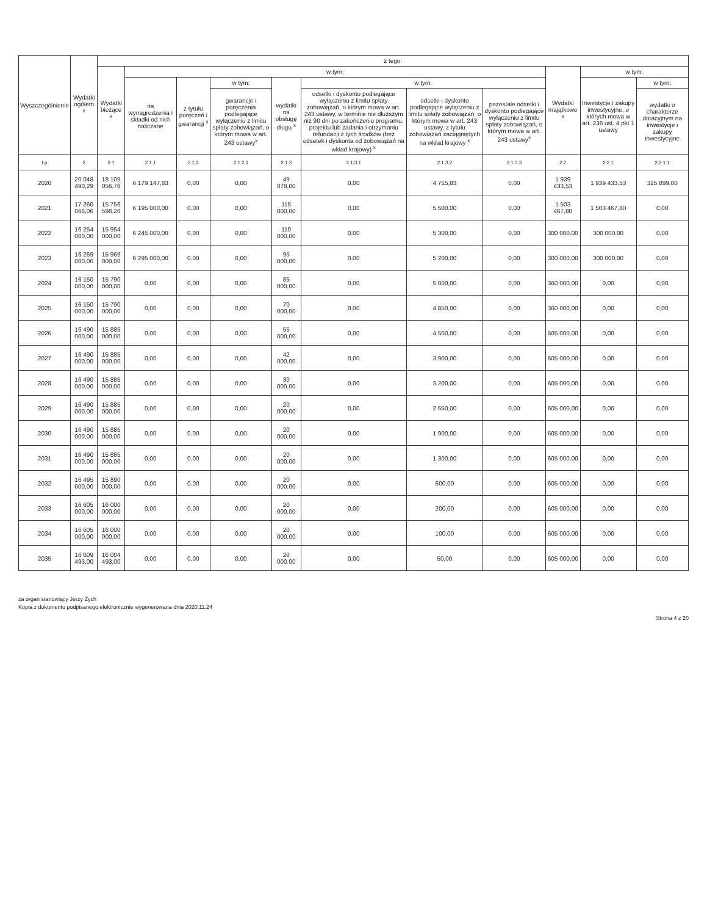| Wyszczególnienie | Wydatki ogółem <sup>x</sup> | z tego: | | | | | | | | | | |
| --- | --- | --- | --- | --- | --- | --- | --- | --- | --- | --- | --- | --- |
| | | Wydatki bieżące <sup>x</sup> | w tym: | | | | | | | Wydatki majątkowe <sup>x</sup> | w tym: | |
| | | | na wynagrodzenia i składki od nich naliczane | z tytułu poręczeń i gwarancji <sup>x</sup> | w tym: | wydatki na obsługę długu <sup>x</sup> | w tym: | | | | Inwestycje i zakupy inwestycyjne, o których mowa w art. 236 ust. 4 pkt 1 ustawy | w tym: |
| | | | | | gwarancje i poręczenia podlegające wyłączeniu z limitu spłaty zobowiązań, o którym mowa w art. 243 ustawy<sup>x</sup> | | odsetki i dyskonto podlegające wyłączeniu z limitu spłaty zobowiązań, o którym mowa w art. 243 ustawy, w terminie nie dłuższym niż 90 dni po zakończeniu programu, projektu lub zadania i otrzymaniu refundacji z tych środków (bez odsetek i dyskonta od zobowiązań na wkład krajowy) <sup>x</sup> | odsetki i dyskonto podlegające wyłączeniu z limitu spłaty zobowiązań, o którym mowa w art. 243 ustawy, z tytułu zobowiązań zaciągniętych na wkład krajowy <sup>x</sup> | pozostałe odsetki i dyskonto podlegające wyłączeniu z limitu spłaty zobowiązań, o którym mowa w art. 243 ustawy<sup>x</sup> | | | wydatki o charakterze dotacyjnym na inwestycje i zakupy inwestycyjne |
| Lp | 2 | 2.1 | 2.1.1 | 2.1.2 | 2.1.2.1 | 2.1.3 | 2.1.3.1 | 2.1.3.2 | 2.1.3.3 | 2.2 | 2.2.1 | 2.2.1.1 |
| 2020 | 20 048 490,29 | 18 109 056,76 | 6 179 147,83 | 0,00 | 0,00 | 49 878,00 | 0,00 | 4 715,83 | 0,00 | 1 939 433,53 | 1 939 433,53 | 325 899,00 |
| 2021 | 17 260 066,06 | 15 756 598,26 | 6 195 000,00 | 0,00 | 0,00 | 115 000,00 | 0,00 | 5 500,00 | 0,00 | 1 503 467,80 | 1 503 467,80 | 0,00 |
| 2022 | 16 254 000,00 | 15 954 000,00 | 6 245 000,00 | 0,00 | 0,00 | 110 000,00 | 0,00 | 5 300,00 | 0,00 | 300 000,00 | 300 000,00 | 0,00 |
| 2023 | 16 269 000,00 | 15 969 000,00 | 6 295 000,00 | 0,00 | 0,00 | 95 000,00 | 0,00 | 5 200,00 | 0,00 | 300 000,00 | 300 000,00 | 0,00 |
| 2024 | 16 150 000,00 | 15 790 000,00 | 0,00 | 0,00 | 0,00 | 85 000,00 | 0,00 | 5 000,00 | 0,00 | 360 000,00 | 0,00 | 0,00 |
| 2025 | 16 150 000,00 | 15 790 000,00 | 0,00 | 0,00 | 0,00 | 70 000,00 | 0,00 | 4 850,00 | 0,00 | 360 000,00 | 0,00 | 0,00 |
| 2026 | 16 490 000,00 | 15 885 000,00 | 0,00 | 0,00 | 0,00 | 55 000,00 | 0,00 | 4 500,00 | 0,00 | 605 000,00 | 0,00 | 0,00 |
| 2027 | 16 490 000,00 | 15 885 000,00 | 0,00 | 0,00 | 0,00 | 42 000,00 | 0,00 | 3 900,00 | 0,00 | 605 000,00 | 0,00 | 0,00 |
| 2028 | 16 490 000,00 | 15 885 000,00 | 0,00 | 0,00 | 0,00 | 30 000,00 | 0,00 | 3 200,00 | 0,00 | 605 000,00 | 0,00 | 0,00 |
| 2029 | 16 490 000,00 | 15 885 000,00 | 0,00 | 0,00 | 0,00 | 20 000,00 | 0,00 | 2 550,00 | 0,00 | 605 000,00 | 0,00 | 0,00 |
| 2030 | 16 490 000,00 | 15 885 000,00 | 0,00 | 0,00 | 0,00 | 20 000,00 | 0,00 | 1 900,00 | 0,00 | 605 000,00 | 0,00 | 0,00 |
| 2031 | 16 490 000,00 | 15 885 000,00 | 0,00 | 0,00 | 0,00 | 20 000,00 | 0,00 | 1 300,00 | 0,00 | 605 000,00 | 0,00 | 0,00 |
| 2032 | 16 495 000,00 | 15 890 000,00 | 0,00 | 0,00 | 0,00 | 20 000,00 | 0,00 | 600,00 | 0,00 | 605 000,00 | 0,00 | 0,00 |
| 2033 | 16 605 000,00 | 16 000 000,00 | 0,00 | 0,00 | 0,00 | 20 000,00 | 0,00 | 200,00 | 0,00 | 605 000,00 | 0,00 | 0,00 |
| 2034 | 16 605 000,00 | 16 000 000,00 | 0,00 | 0,00 | 0,00 | 20 000,00 | 0,00 | 100,00 | 0,00 | 605 000,00 | 0,00 | 0,00 |
| 2035 | 16 609 493,00 | 16 004 493,00 | 0,00 | 0,00 | 0,00 | 20 000,00 | 0,00 | 50,00 | 0,00 | 605 000,00 | 0,00 | 0,00 |
za organ stanowiący Jerzy Zych
Kopia z dokumentu podpisanego elektronicznie wygenerowana dnia 2020.11.24
Strona 4 z 20